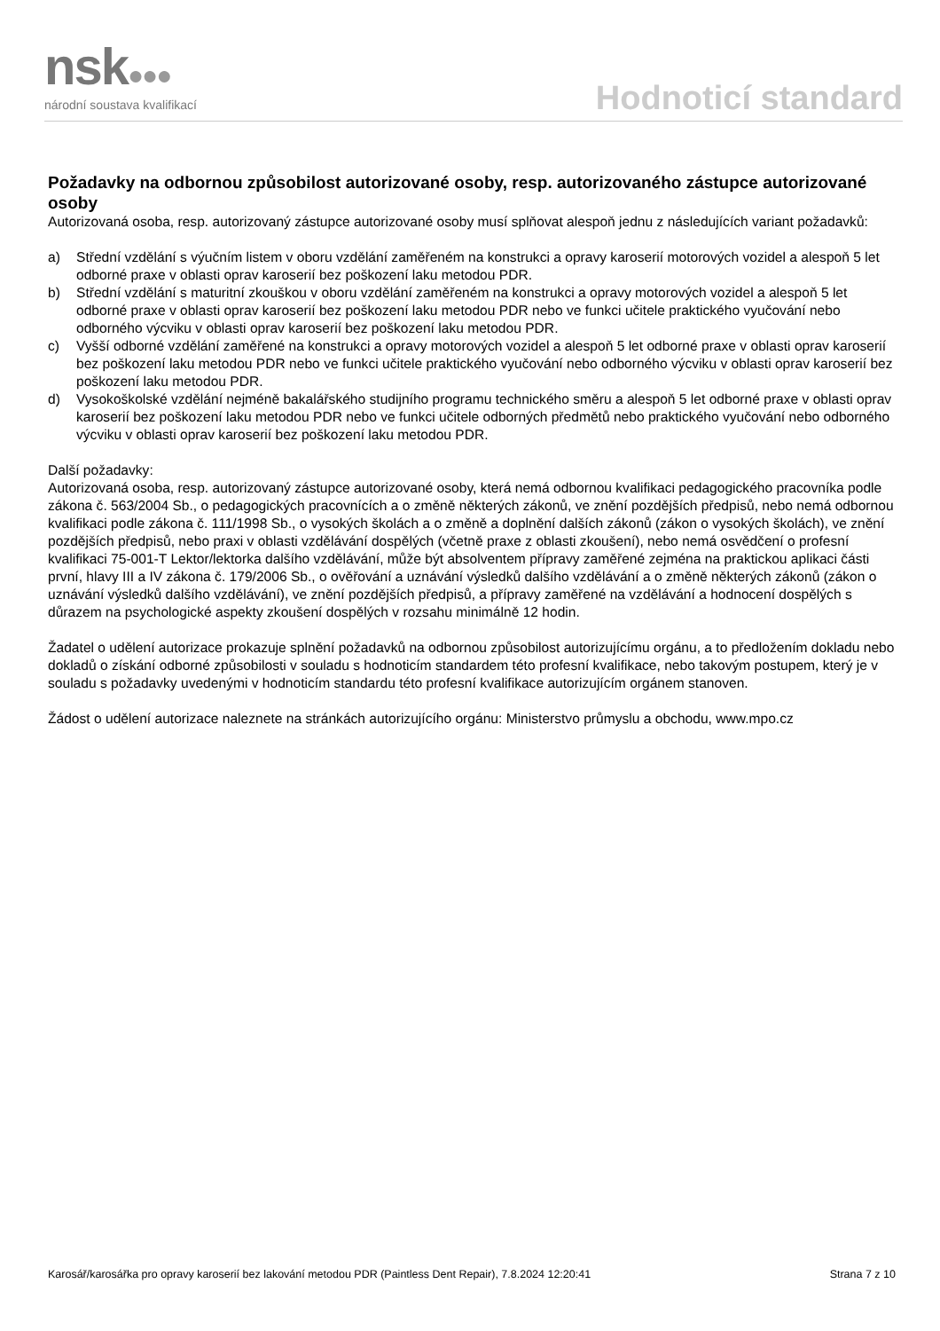nsk●●●
národní soustava kvalifikací
Hodnoticí standard
Požadavky na odbornou způsobilost autorizované osoby, resp. autorizovaného zástupce autorizované osoby
Autorizovaná osoba, resp. autorizovaný zástupce autorizované osoby musí splňovat alespoň jednu z následujících variant požadavků:
a) Střední vzdělání s výučním listem v oboru vzdělání zaměřeném na konstrukci a opravy karoserií motorových vozidel a alespoň 5 let odborné praxe v oblasti oprav karoserií bez poškození laku metodou PDR.
b) Střední vzdělání s maturitní zkouškou v oboru vzdělání zaměřeném na konstrukci a opravy motorových vozidel a alespoň 5 let odborné praxe v oblasti oprav karoserií bez poškození laku metodou PDR nebo ve funkci učitele praktického vyučování nebo odborného výcviku v oblasti oprav karoserií bez poškození laku metodou PDR.
c) Vyšší odborné vzdělání zaměřené na konstrukci a opravy motorových vozidel a alespoň 5 let odborné praxe v oblasti oprav karoserií bez poškození laku metodou PDR nebo ve funkci učitele praktického vyučování nebo odborného výcviku v oblasti oprav karoserií bez poškození laku metodou PDR.
d) Vysokoškolské vzdělání nejméně bakalářského studijního programu technického směru a alespoň 5 let odborné praxe v oblasti oprav karoserií bez poškození laku metodou PDR nebo ve funkci učitele odborných předmětů nebo praktického vyučování nebo odborného výcviku v oblasti oprav karoserií bez poškození laku metodou PDR.
Další požadavky:
Autorizovaná osoba, resp. autorizovaný zástupce autorizované osoby, která nemá odbornou kvalifikaci pedagogického pracovníka podle zákona č. 563/2004 Sb., o pedagogických pracovnících a o změně některých zákonů, ve znění pozdějších předpisů, nebo nemá odbornou kvalifikaci podle zákona č. 111/1998 Sb., o vysokých školách a o změně a doplnění dalších zákonů (zákon o vysokých školách), ve znění pozdějších předpisů, nebo praxi v oblasti vzdělávání dospělých (včetně praxe z oblasti zkoušení), nebo nemá osvědčení o profesní kvalifikaci 75-001-T Lektor/lektorka dalšího vzdělávání, může být absolventem přípravy zaměřené zejména na praktickou aplikaci části první, hlavy III a IV zákona č. 179/2006 Sb., o ověřování a uznávání výsledků dalšího vzdělávání a o změně některých zákonů (zákon o uznávání výsledků dalšího vzdělávání), ve znění pozdějších předpisů, a přípravy zaměřené na vzdělávání a hodnocení dospělých s důrazem na psychologické aspekty zkoušení dospělých v rozsahu minimálně 12 hodin.
Žadatel o udělení autorizace prokazuje splnění požadavků na odbornou způsobilost autorizujícímu orgánu, a to předložením dokladu nebo dokladů o získání odborné způsobilosti v souladu s hodnoticím standardem této profesní kvalifikace, nebo takovým postupem, který je v souladu s požadavky uvedenými v hodnoticím standardu této profesní kvalifikace autorizujícím orgánem stanoven.
Žádost o udělení autorizace naleznete na stránkách autorizujícího orgánu: Ministerstvo průmyslu a obchodu, www.mpo.cz
Karosář/karosářka pro opravy karoserií bez lakování metodou PDR (Paintless Dent Repair), 7.8.2024 12:20:41
Strana 7 z 10